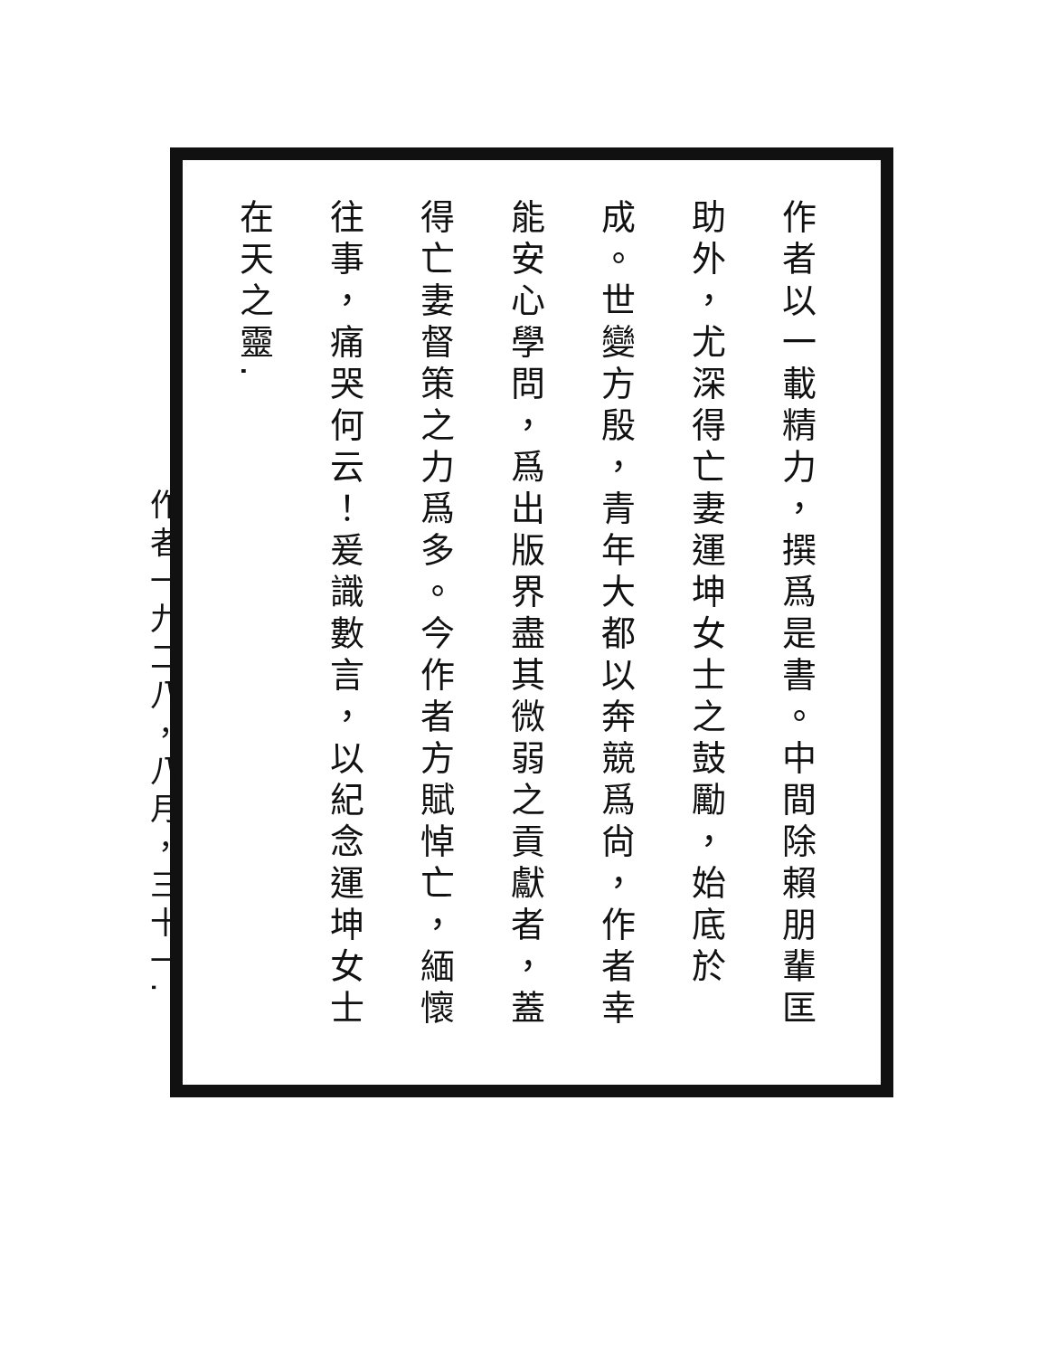作者以一載精力，撰爲是書。中間除賴朋輩匡助外，尤深得亡妻運坤女士之鼓勵，始底於成。世變方殷，青年大都以奔競爲尙，作者幸能安心學問，爲出版界盡其微弱之貢獻者，蓋得亡妻督策之力爲多。今作者方賦悼亡，緬懷往事，痛哭何云！爰識數言，以紀念運坤女士在天之靈.
作者一九二八，八月，三十一.